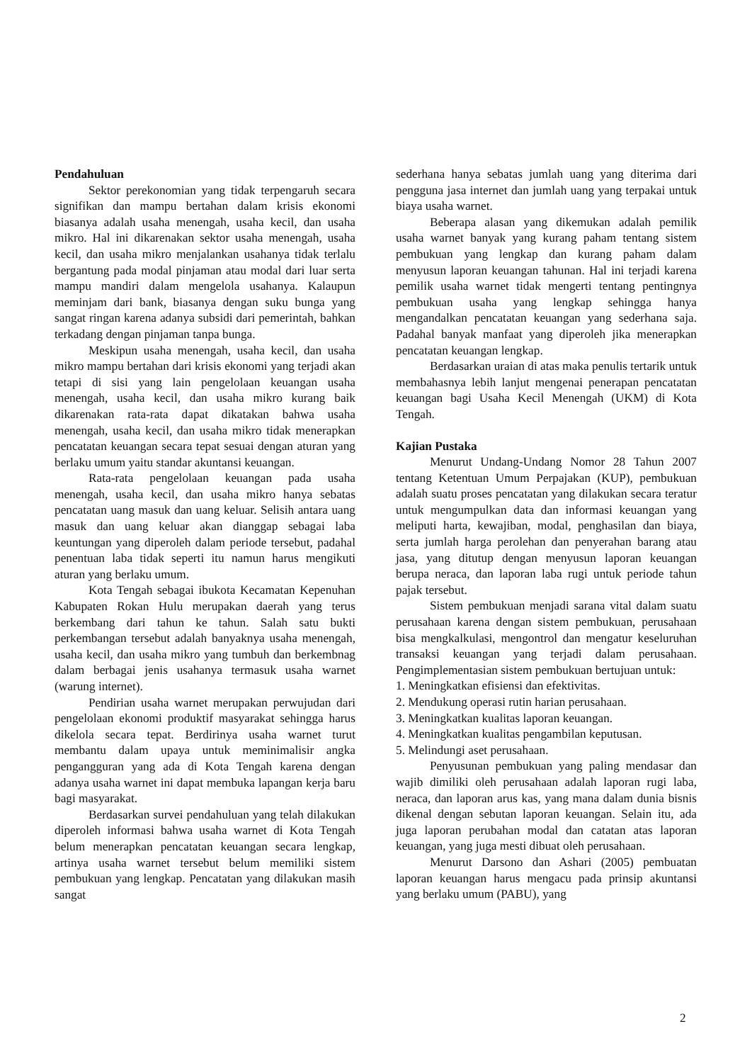Pendahuluan
Sektor perekonomian yang tidak terpengaruh secara signifikan dan mampu bertahan dalam krisis ekonomi biasanya adalah usaha menengah, usaha kecil, dan usaha mikro. Hal ini dikarenakan sektor usaha menengah, usaha kecil, dan usaha mikro menjalankan usahanya tidak terlalu bergantung pada modal pinjaman atau modal dari luar serta mampu mandiri dalam mengelola usahanya. Kalaupun meminjam dari bank, biasanya dengan suku bunga yang sangat ringan karena adanya subsidi dari pemerintah, bahkan terkadang dengan pinjaman tanpa bunga.
Meskipun usaha menengah, usaha kecil, dan usaha mikro mampu bertahan dari krisis ekonomi yang terjadi akan tetapi di sisi yang lain pengelolaan keuangan usaha menengah, usaha kecil, dan usaha mikro kurang baik dikarenakan rata-rata dapat dikatakan bahwa usaha menengah, usaha kecil, dan usaha mikro tidak menerapkan pencatatan keuangan secara tepat sesuai dengan aturan yang berlaku umum yaitu standar akuntansi keuangan.
Rata-rata pengelolaan keuangan pada usaha menengah, usaha kecil, dan usaha mikro hanya sebatas pencatatan uang masuk dan uang keluar. Selisih antara uang masuk dan uang keluar akan dianggap sebagai laba keuntungan yang diperoleh dalam periode tersebut, padahal penentuan laba tidak seperti itu namun harus mengikuti aturan yang berlaku umum.
Kota Tengah sebagai ibukota Kecamatan Kepenuhan Kabupaten Rokan Hulu merupakan daerah yang terus berkembang dari tahun ke tahun. Salah satu bukti perkembangan tersebut adalah banyaknya usaha menengah, usaha kecil, dan usaha mikro yang tumbuh dan berkembnag dalam berbagai jenis usahanya termasuk usaha warnet (warung internet).
Pendirian usaha warnet merupakan perwujudan dari pengelolaan ekonomi produktif masyarakat sehingga harus dikelola secara tepat. Berdirinya usaha warnet turut membantu dalam upaya untuk meminimalisir angka pengangguran yang ada di Kota Tengah karena dengan adanya usaha warnet ini dapat membuka lapangan kerja baru bagi masyarakat.
Berdasarkan survei pendahuluan yang telah dilakukan diperoleh informasi bahwa usaha warnet di Kota Tengah belum menerapkan pencatatan keuangan secara lengkap, artinya usaha warnet tersebut belum memiliki sistem pembukuan yang lengkap. Pencatatan yang dilakukan masih sangat
sederhana hanya sebatas jumlah uang yang diterima dari pengguna jasa internet dan jumlah uang yang terpakai untuk biaya usaha warnet.
Beberapa alasan yang dikemukan adalah pemilik usaha warnet banyak yang kurang paham tentang sistem pembukuan yang lengkap dan kurang paham dalam menyusun laporan keuangan tahunan. Hal ini terjadi karena pemilik usaha warnet tidak mengerti tentang pentingnya pembukuan usaha yang lengkap sehingga hanya mengandalkan pencatatan keuangan yang sederhana saja. Padahal banyak manfaat yang diperoleh jika menerapkan pencatatan keuangan lengkap.
Berdasarkan uraian di atas maka penulis tertarik untuk membahasnya lebih lanjut mengenai penerapan pencatatan keuangan bagi Usaha Kecil Menengah (UKM) di Kota Tengah.
Kajian Pustaka
Menurut Undang-Undang Nomor 28 Tahun 2007 tentang Ketentuan Umum Perpajakan (KUP), pembukuan adalah suatu proses pencatatan yang dilakukan secara teratur untuk mengumpulkan data dan informasi keuangan yang meliputi harta, kewajiban, modal, penghasilan dan biaya, serta jumlah harga perolehan dan penyerahan barang atau jasa, yang ditutup dengan menyusun laporan keuangan berupa neraca, dan laporan laba rugi untuk periode tahun pajak tersebut.
Sistem pembukuan menjadi sarana vital dalam suatu perusahaan karena dengan sistem pembukuan, perusahaan bisa mengkalkulasi, mengontrol dan mengatur keseluruhan transaksi keuangan yang terjadi dalam perusahaan. Pengimplementasian sistem pembukuan bertujuan untuk:
1. Meningkatkan efisiensi dan efektivitas.
2. Mendukung operasi rutin harian perusahaan.
3. Meningkatkan kualitas laporan keuangan.
4. Meningkatkan kualitas pengambilan keputusan.
5. Melindungi aset perusahaan.
Penyusunan pembukuan yang paling mendasar dan wajib dimiliki oleh perusahaan adalah laporan rugi laba, neraca, dan laporan arus kas, yang mana dalam dunia bisnis dikenal dengan sebutan laporan keuangan. Selain itu, ada juga laporan perubahan modal dan catatan atas laporan keuangan, yang juga mesti dibuat oleh perusahaan.
Menurut Darsono dan Ashari (2005) pembuatan laporan keuangan harus mengacu pada prinsip akuntansi yang berlaku umum (PABU), yang
2